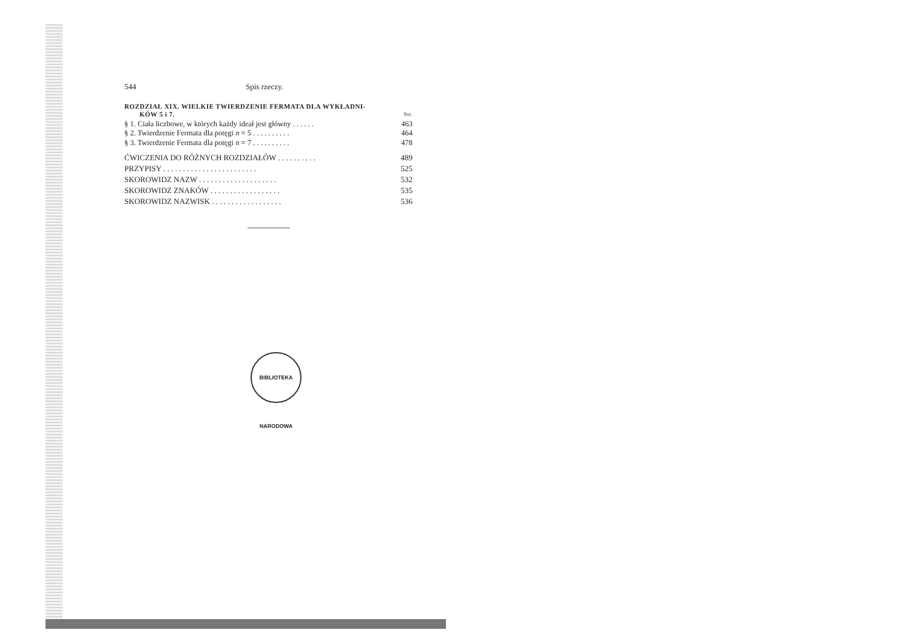544 Spis rzeczy.
ROZDZIAŁ XIX. WIELKIE TWIERDZENIE FERMATA DLA WYKŁADNI-
KÓW 5 i 7. Str.
§ 1. Ciała liczbowe, w których każdy ideał jest główny . . . . . . 463
§ 2. Twierdzenie Fermata dla potęgi n = 5 . . . . . . . . . . 464
§ 3. Twierdzenie Fermata dla potęgi n = 7 . . . . . . . . . . 478
ĆWICZENIA DO RÓŻNYCH ROZDZIAŁÓW . . . . . . . . . . 489
PRZYPISY . . . . . . . . . . . . . . . . . . . . . . . . 525
SKOROWIDZ NAZW . . . . . . . . . . . . . . . . . . . . 532
SKOROWIDZ ZNAKÓW . . . . . . . . . . . . . . . . . . 535
SKOROWIDZ NAZWISK . . . . . . . . . . . . . . . . . . 536
BIBLIOTEKA NARODOWA